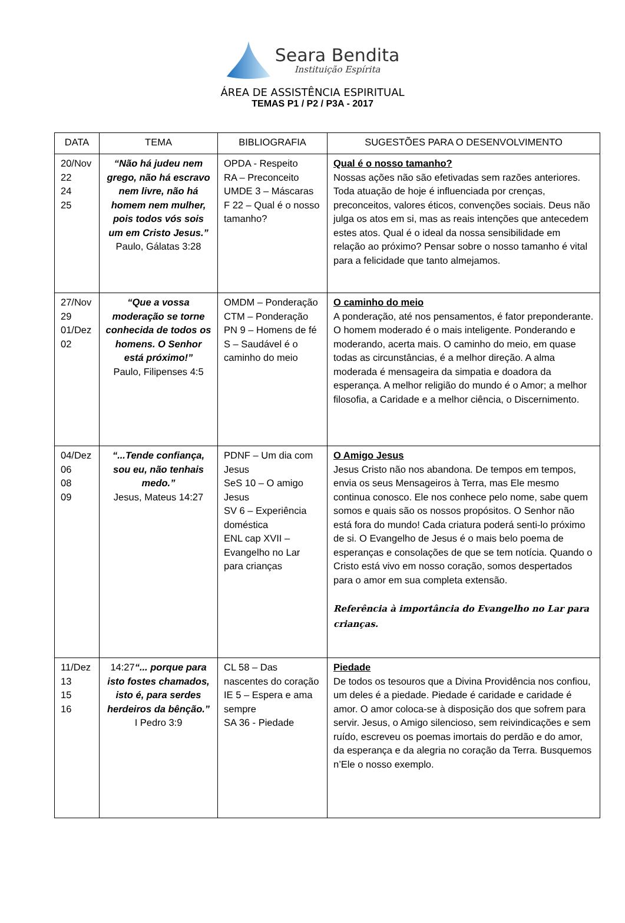Seara Bendita
Instituição Espírita
ÁREA DE ASSISTÊNCIA ESPIRITUAL
TEMAS P1 / P2 / P3A - 2017
| DATA | TEMA | BIBLIOGRAFIA | SUGESTÕES PARA O DESENVOLVIMENTO |
| --- | --- | --- | --- |
| 20/Nov 22 24 25 | “Não há judeu nem grego, não há escravo nem livre, não há homem nem mulher, pois todos vós sois um em Cristo Jesus.” Paulo, Gálatas 3:28 | OPDA - Respeito RA – Preconceito UMDE 3 – Máscaras F 22 – Qual é o nosso tamanho? | Qual é o nosso tamanho? Nossas ações não são efetivadas sem razões anteriores. Toda atuação de hoje é influenciada por crenças, preconceitos, valores éticos, convenções sociais. Deus não julga os atos em si, mas as reais intenções que antecedem estes atos. Qual é o ideal da nossa sensibilidade em relação ao próximo? Pensar sobre o nosso tamanho é vital para a felicidade que tanto almejamos. |
| 27/Nov 29 01/Dez 02 | “Que a vossa moderação se torne conhecida de todos os homens. O Senhor está próximo!” Paulo, Filipenses 4:5 | OMDM – Ponderação CTM – Ponderação PN 9 – Homens de fé S – Saudável é o caminho do meio | O caminho do meio A ponderação, até nos pensamentos, é fator preponderante. O homem moderado é o mais inteligente. Ponderando e moderando, acerta mais. O caminho do meio, em quase todas as circunstâncias, é a melhor direção. A alma moderada é mensageira da simpatia e doadora da esperança. A melhor religião do mundo é o Amor; a melhor filosofia, a Caridade e a melhor ciência, o Discernimento. |
| 04/Dez 06 08 09 | “...Tende confiança, sou eu, não tenhais medo.” Jesus, Mateus 14:27 | PDNF – Um dia com Jesus SeS 10 – O amigo Jesus SV 6 – Experiência doméstica ENL cap XVII – Evangelho no Lar para crianças | O Amigo Jesus Jesus Cristo não nos abandona. De tempos em tempos, envia os seus Mensageiros à Terra, mas Ele mesmo continua conosco. Ele nos conhece pelo nome, sabe quem somos e quais são os nossos propósitos. O Senhor não está fora do mundo! Cada criatura poderá senti-lo próximo de si. O Evangelho de Jesus é o mais belo poema de esperanças e consolações de que se tem notícia. Quando o Cristo está vivo em nosso coração, somos despertados para o amor em sua completa extensão. Referência à importância do Evangelho no Lar para crianças. |
| 11/Dez 13 15 16 | 14:27 “... porque para isto fostes chamados, isto é, para serdes herdeiros da bênção.” I Pedro 3:9 | CL 58 – Das nascentes do coração IE 5 – Espera e ama sempre SA 36 - Piedade | Piedade De todos os tesouros que a Divina Providência nos confiou, um deles é a piedade. Piedade é caridade e caridade é amor. O amor coloca-se à disposição dos que sofrem para servir. Jesus, o Amigo silencioso, sem reivindicações e sem ruído, escreveu os poemas imortais do perdão e do amor, da esperança e da alegria no coração da Terra. Busquemos n’Ele o nosso exemplo. |